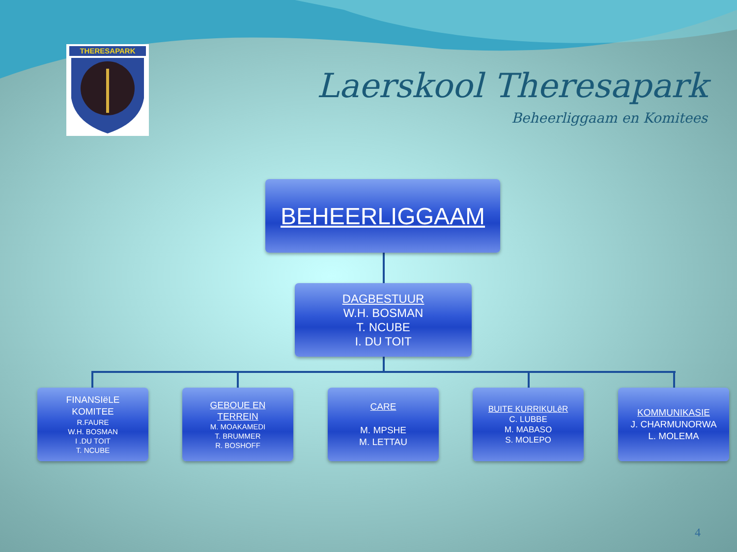THERESAPARK
Laerskool Theresapark
Beheerliggaam en Komitees
BEHEERLIGGAAM
DAGBESTUUR
W.H. BOSMAN
T. NCUBE
I. DU TOIT
FINANSIëLE
KOMITEE
R.FAURE
W.H. BOSMAN
I .DU TOIT
T. NCUBE
GEBOUE EN
TERREIN
M. MOAKAMEDI
T. BRUMMER
R. BOSHOFF
CARE
M. MPSHE
M. LETTAU
BUITE KURRIKULêR
C. LUBBE
M. MABASO
S. MOLEPO
KOMMUNIKASIE
J. CHARMUNORWA
L. MOLEMA
4